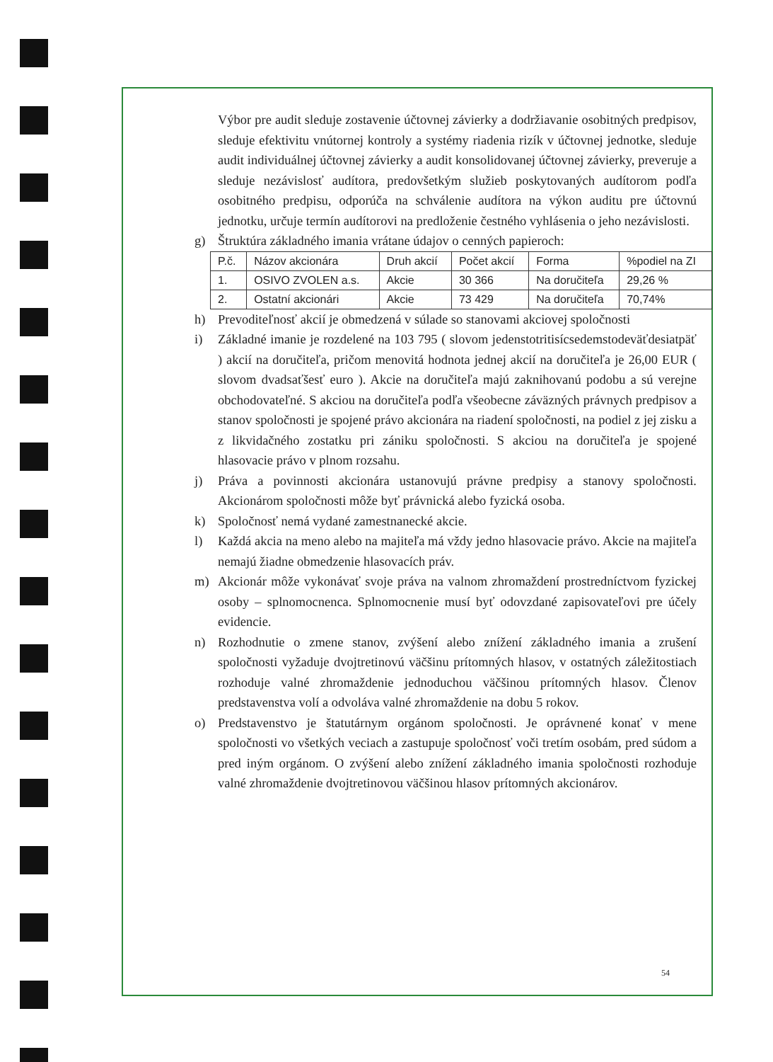Výbor pre audit sleduje zostavenie účtovnej závierky a dodržiavanie osobitných predpisov, sleduje efektivitu vnútornej kontroly a systémy riadenia rizík v účtovnej jednotke, sleduje audit individuálnej účtovnej závierky a audit konsolidovanej účtovnej závierky, preveruje a sleduje nezávislosť audítora, predovšetkým služieb poskytovaných audítorom podľa osobitného predpisu, odporúča na schválenie audítora na výkon auditu pre účtovnú jednotku, určuje termín audítorovi na predloženie čestného vyhlásenia o jeho nezávislosti.
g) Štruktúra základného imania vrátane údajov o cenných papieroch:
| P.č. | Názov akcionára | Druh akcií | Počet akcií | Forma | %podiel na ZI |
| 1. | OSIVO ZVOLEN a.s. | Akcie | 30 366 | Na doručiteľa | 29,26 % |
| 2. | Ostatní akcionári | Akcie | 73 429 | Na doručiteľa | 70,74% |
h) Prevoditeľnosť akcií je obmedzená v súlade so stanovami akciovej spoločnosti
i) Základné imanie je rozdelené na 103 795 ( slovom jedenstotritisícsedemstodeväťdesiatpäť ) akcií na doručiteľa, pričom menovitá hodnota jednej akcií na doručiteľa je 26,00 EUR ( slovom dvadsaťšesť euro ). Akcie na doručiteľa majú zaknihovanú podobu a sú verejne obchodovateľné. S akciou na doručiteľa podľa všeobecne záväzných právnych predpisov a stanov spoločnosti je spojené právo akcionára na riadení spoločnosti, na podiel z jej zisku a z likvidačného zostatku pri zániku spoločnosti. S akciou na doručiteľa je spojené hlasovacie právo v plnom rozsahu.
j) Práva a povinnosti akcionára ustanovujú právne predpisy a stanovy spoločnosti. Akcionárom spoločnosti môže byť právnická alebo fyzická osoba.
k) Spoločnosť nemá vydané zamestnanecké akcie.
l) Každá akcia na meno alebo na majiteľa má vždy jedno hlasovacie právo. Akcie na majiteľa nemajú žiadne obmedzenie hlasovacích práv.
m) Akcionár môže vykonávať svoje práva na valnom zhromaždení prostredníctvom fyzickej osoby – splnomocnenca. Splnomocnenie musí byť odovzdané zapisovateľovi pre účely evidencie.
n) Rozhodnutie o zmene stanov, zvýšení alebo znížení základného imania a zrušení spoločnosti vyžaduje dvojtretinovú väčšinu prítomných hlasov, v ostatných záležitostiach rozhoduje valné zhromaždenie jednoduchou väčšinou prítomných hlasov. Členov predstavenstva volí a odvoláva valné zhromaždenie na dobu 5 rokov.
o) Predstavenstvo je štatutárnym orgánom spoločnosti. Je oprávnené konať v mene spoločnosti vo všetkých veciach a zastupuje spoločnosť voči tretím osobám, pred súdom a pred iným orgánom. O zvýšení alebo znížení základného imania spoločnosti rozhoduje valné zhromaždenie dvojtretinovou väčšinou hlasov prítomných akcionárov.
54